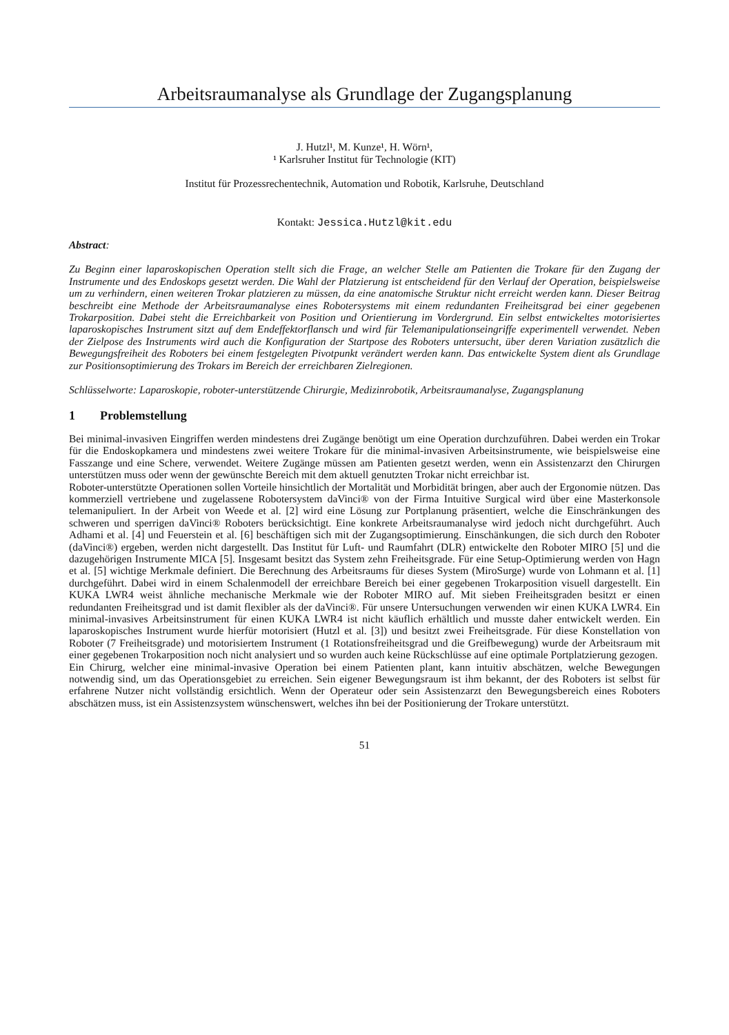Arbeitsraumanalyse als Grundlage der Zugangsplanung
J. Hutzl¹, M. Kunze¹, H. Wörn¹,
¹ Karlsruher Institut für Technologie (KIT)
Institut für Prozessrechentechnik, Automation und Robotik, Karlsruhe, Deutschland
Kontakt: Jessica.Hutzl@kit.edu
Abstract:
Zu Beginn einer laparoskopischen Operation stellt sich die Frage, an welcher Stelle am Patienten die Trokare für den Zugang der Instrumente und des Endoskops gesetzt werden. Die Wahl der Platzierung ist entscheidend für den Verlauf der Operation, beispielsweise um zu verhindern, einen weiteren Trokar platzieren zu müssen, da eine anatomische Struktur nicht erreicht werden kann. Dieser Beitrag beschreibt eine Methode der Arbeitsraumanalyse eines Robotersystems mit einem redundanten Freiheitsgrad bei einer gegebenen Trokarposition. Dabei steht die Erreichbarkeit von Position und Orientierung im Vordergrund. Ein selbst entwickeltes motorisiertes laparoskopisches Instrument sitzt auf dem Endeffektorflansch und wird für Telemanipulationseingriffe experimentell verwendet. Neben der Zielpose des Instruments wird auch die Konfiguration der Startpose des Roboters untersucht, über deren Variation zusätzlich die Bewegungsfreiheit des Roboters bei einem festgelegten Pivotpunkt verändert werden kann. Das entwickelte System dient als Grundlage zur Positionsoptimierung des Trokars im Bereich der erreichbaren Zielregionen.
Schlüsselworte: Laparoskopie, roboter-unterstützende Chirurgie, Medizinrobotik, Arbeitsraumanalyse, Zugangsplanung
1 Problemstellung
Bei minimal-invasiven Eingriffen werden mindestens drei Zugänge benötigt um eine Operation durchzuführen. Dabei werden ein Trokar für die Endoskopkamera und mindestens zwei weitere Trokare für die minimal-invasiven Arbeitsinstrumente, wie beispielsweise eine Fasszange und eine Schere, verwendet. Weitere Zugänge müssen am Patienten gesetzt werden, wenn ein Assistenzarzt den Chirurgen unterstützen muss oder wenn der gewünschte Bereich mit dem aktuell genutzten Trokar nicht erreichbar ist.
Roboter-unterstützte Operationen sollen Vorteile hinsichtlich der Mortalität und Morbidität bringen, aber auch der Ergonomie nützen. Das kommerziell vertriebene und zugelassene Robotersystem daVinci® von der Firma Intuitive Surgical wird über eine Masterkonsole telemanipuliert. In der Arbeit von Weede et al. [2] wird eine Lösung zur Portplanung präsentiert, welche die Einschränkungen des schweren und sperrigen daVinci® Roboters berücksichtigt. Eine konkrete Arbeitsraumanalyse wird jedoch nicht durchgeführt. Auch Adhami et al. [4] und Feuerstein et al. [6] beschäftigen sich mit der Zugangsoptimierung. Einschänkungen, die sich durch den Roboter (daVinci®) ergeben, werden nicht dargestellt. Das Institut für Luft- und Raumfahrt (DLR) entwickelte den Roboter MIRO [5] und die dazugehörigen Instrumente MICA [5]. Insgesamt besitzt das System zehn Freiheitsgrade. Für eine Setup-Optimierung werden von Hagn et al. [5] wichtige Merkmale definiert. Die Berechnung des Arbeitsraums für dieses System (MiroSurge) wurde von Lohmann et al. [1] durchgeführt. Dabei wird in einem Schalenmodell der erreichbare Bereich bei einer gegebenen Trokarposition visuell dargestellt. Ein KUKA LWR4 weist ähnliche mechanische Merkmale wie der Roboter MIRO auf. Mit sieben Freiheitsgraden besitzt er einen redundanten Freiheitsgrad und ist damit flexibler als der daVinci®. Für unsere Untersuchungen verwenden wir einen KUKA LWR4. Ein minimal-invasives Arbeitsinstrument für einen KUKA LWR4 ist nicht käuflich erhältlich und musste daher entwickelt werden. Ein laparoskopisches Instrument wurde hierfür motorisiert (Hutzl et al. [3]) und besitzt zwei Freiheitsgrade. Für diese Konstellation von Roboter (7 Freiheitsgrade) und motorisiertem Instrument (1 Rotationsfreiheitsgrad und die Greifbewegung) wurde der Arbeitsraum mit einer gegebenen Trokarposition noch nicht analysiert und so wurden auch keine Rückschlüsse auf eine optimale Portplatzierung gezogen.
Ein Chirurg, welcher eine minimal-invasive Operation bei einem Patienten plant, kann intuitiv abschätzen, welche Bewegungen notwendig sind, um das Operationsgebiet zu erreichen. Sein eigener Bewegungsraum ist ihm bekannt, der des Roboters ist selbst für erfahrene Nutzer nicht vollständig ersichtlich. Wenn der Operateur oder sein Assistenzarzt den Bewegungsbereich eines Roboters abschätzen muss, ist ein Assistenzsystem wünschenswert, welches ihn bei der Positionierung der Trokare unterstützt.
51